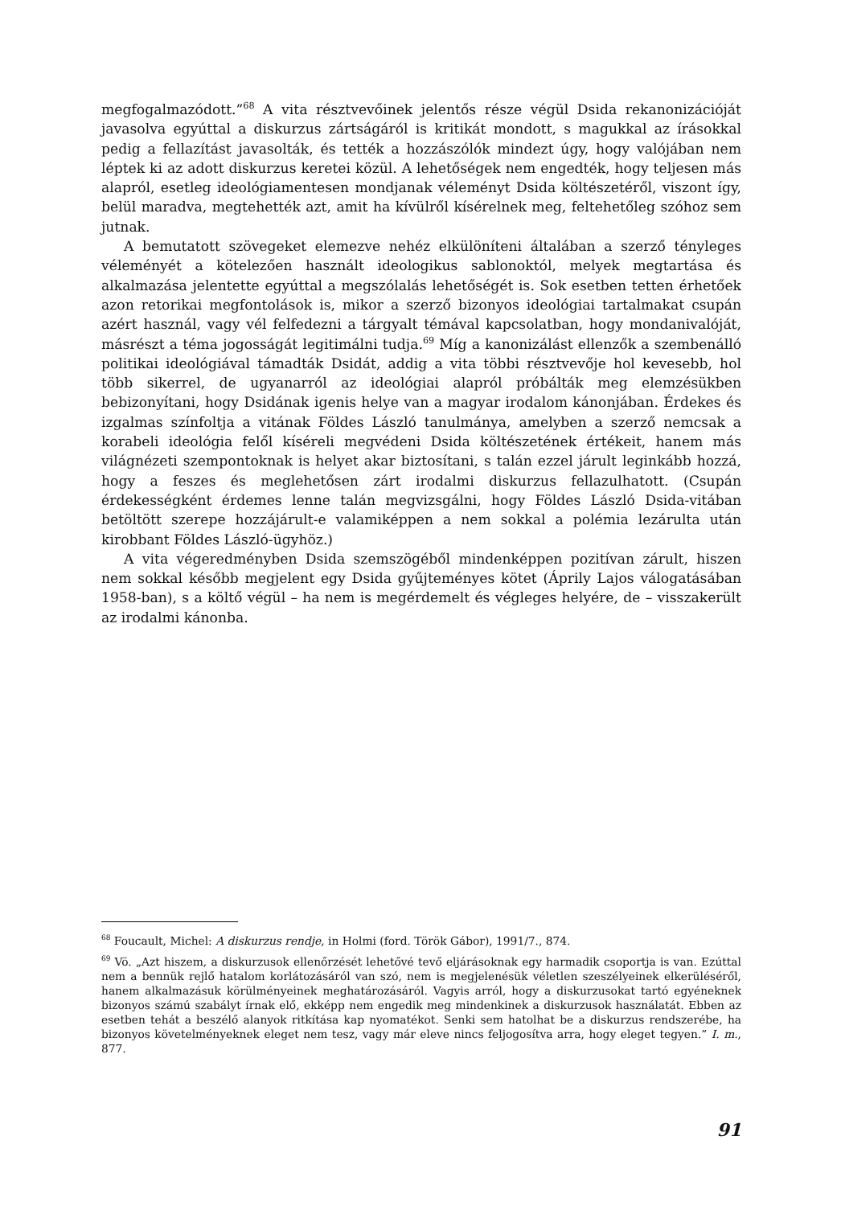megfogalmazódott.”<sup>68</sup> A vita résztvevőinek jelentős része végül Dsida rekanonizációját javasolva egyúttal a diskurzus zártságáról is kritikát mondott, s magukkal az írásokkal pedig a fellazítást javasolták, és tették a hozzászólók mindezt úgy, hogy valójában nem léptek ki az adott diskurzus keretei közül. A lehetőségek nem engedték, hogy teljesen más alapról, esetleg ideológiamentesen mondjanak véleményt Dsida költészetéről, viszont így, belül maradva, megtehették azt, amit ha kívülről kísérelnek meg, feltehetőleg szóhoz sem jutnak.
A bemutatott szövegeket elemezve nehéz elkülöníteni általában a szerző tényleges véleményét a kötelezően használt ideologikus sablonoktól, melyek megtartása és alkalmazása jelentette egyúttal a megszólalás lehetőségét is. Sok esetben tetten érhetőek azon retorikai megfontolások is, mikor a szerző bizonyos ideológiai tartalmakat csupán azért használ, vagy vél felfedezni a tárgyalt témával kapcsolatban, hogy mondanivalóját, másrészt a téma jogosságát legitimálni tudja.<sup>69</sup> Míg a kanonizálást ellenzők a szembenálló politikai ideológiával támadták Dsidát, addig a vita többi résztvevője hol kevesebb, hol több sikerrel, de ugyanarról az ideológiai alapról próbálták meg elemzésükben bebizonyítani, hogy Dsidának igenis helye van a magyar irodalom kánonjában. Érdekes és izgalmas színfoltja a vitának Földes László tanulmánya, amelyben a szerző nemcsak a korabeli ideológia felől kíséreli megvédeni Dsida költészetének értékeit, hanem más világnézeti szempontoknak is helyet akar biztosítani, s talán ezzel járult leginkább hozzá, hogy a feszes és meglehetősen zárt irodalmi diskurzus fellazulhatott. (Csupán érdekességként érdemes lenne talán megvizsgálni, hogy Földes László Dsida-vitában betöltött szerepe hozzájárult-e valamiképpen a nem sokkal a polémia lezárulta után kirobbant Földes László-ügyhöz.)
A vita végeredményben Dsida szemszögéből mindenképpen pozitívan zárult, hiszen nem sokkal később megjelent egy Dsida gyűjteményes kötet (Áprily Lajos válogatásában 1958-ban), s a költő végül – ha nem is megérdemelt és végleges helyére, de – visszakerült az irodalmi kánonba.
<sup>68</sup> Foucault, Michel: A diskurzus rendje, in Holmi (ford. Török Gábor), 1991/7., 874.
<sup>69</sup> Vö. „Azt hiszem, a diskurzusok ellenőrzését lehetővé tevő eljárásoknak egy harmadik csoportja is van. Ezúttal nem a bennük rejlő hatalom korlátozásáról van szó, nem is megjelenésük véletlen szeszélyeinek elkerüléséről, hanem alkalmazásuk körülményeinek meghatározásáról. Vagyis arról, hogy a diskurzusokat tartó egyéneknek bizonyos számú szabályt írnak elő, ekképp nem engedik meg mindenkinek a diskurzusok használatát. Ebben az esetben tehát a beszélő alanyok ritkítása kap nyomatékot. Senki sem hatolhat be a diskurzus rendszerébe, ha bizonyos követelményeknek eleget nem tesz, vagy már eleve nincs feljogosítva arra, hogy eleget tegyen.” I. m., 877.
91